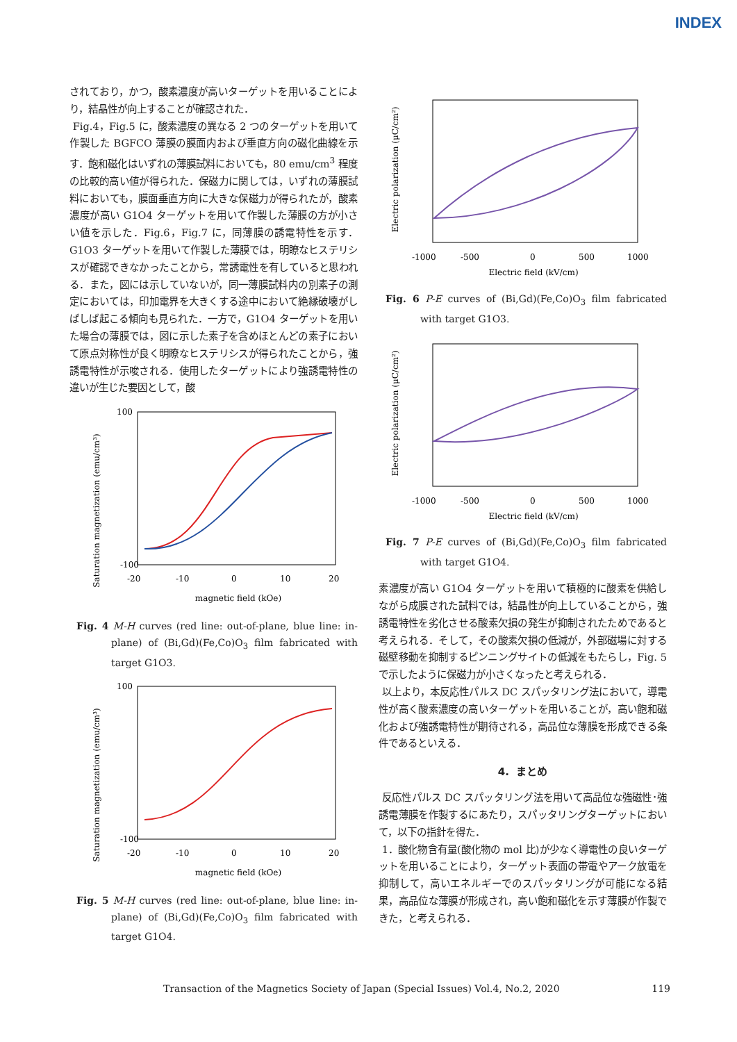INDEX
されており，かつ，酸素濃度が高いターゲットを用いることにより，結晶性が向上することが確認された．
Fig.4，Fig.5 に，酸素濃度の異なる 2 つのターゲットを用いて作製した BGFCO 薄膜の膜面内および垂直方向の磁化曲線を示す．飽和磁化はいずれの薄膜試料においても，80 emu/cm<sup>3</sup> 程度の比較的高い値が得られた．保磁力に関しては，いずれの薄膜試料においても，膜面垂直方向に大きな保磁力が得られたが，酸素濃度が高い G1O4 ターゲットを用いて作製した薄膜の方が小さい値を示した．Fig.6，Fig.7 に，同薄膜の誘電特性を示す．G1O3 ターゲットを用いて作製した薄膜では，明瞭なヒステリシスが確認できなかったことから，常誘電性を有していると思われる．また，図には示していないが，同一薄膜試料内の別素子の測定においては，印加電界を大きくする途中において絶縁破壊がしばしば起こる傾向も見られた．一方で，G1O4 ターゲットを用いた場合の薄膜では，図に示した素子を含めほとんどの素子において原点対称性が良く明瞭なヒステリシスが得られたことから，強誘電特性が示唆される．使用したターゲットにより強誘電特性の違いが生じた要因として，酸
Saturation magnetization (emu/cm³)
100
-100
-20
-10
0
10
20
magnetic field (kOe)
Fig. 4 M-H curves (red line: out-of-plane, blue line: in-plane) of (Bi,Gd)(Fe,Co)O<sub>3</sub> film fabricated with target G1O3.
Saturation magnetization (emu/cm³)
100
-100
-20
-10
0
10
20
magnetic field (kOe)
Fig. 5 M-H curves (red line: out-of-plane, blue line: in-plane) of (Bi,Gd)(Fe,Co)O<sub>3</sub> film fabricated with target G1O4.
Electric polarization (μC/cm²)
-1000
-500
0
500
1000
Electric field (kV/cm)
Fig. 6 P-E curves of (Bi,Gd)(Fe,Co)O<sub>3</sub> film fabricated with target G1O3.
Electric polarization (μC/cm²)
-1000
-500
0
500
1000
Electric field (kV/cm)
Fig. 7 P-E curves of (Bi,Gd)(Fe,Co)O<sub>3</sub> film fabricated with target G1O4.
素濃度が高い G1O4 ターゲットを用いて積極的に酸素を供給しながら成膜された試料では，結晶性が向上していることから，強誘電特性を劣化させる酸素欠損の発生が抑制されたためであると考えられる．そして，その酸素欠損の低減が，外部磁場に対する磁壁移動を抑制するピンニングサイトの低減をもたらし，Fig. 5 で示したように保磁力が小さくなったと考えられる．
以上より，本反応性パルス DC スパッタリング法において，導電性が高く酸素濃度の高いターゲットを用いることが，高い飽和磁化および強誘電特性が期待される，高品位な薄膜を形成できる条件であるといえる．
4. まとめ
反応性パルス DC スパッタリング法を用いて高品位な強磁性･強誘電薄膜を作製するにあたり，スパッタリングターゲットにおいて，以下の指針を得た．
1．酸化物含有量(酸化物の mol 比)が少なく導電性の良いターゲットを用いることにより，ターゲット表面の帯電やアーク放電を抑制して，高いエネルギーでのスパッタリングが可能になる結果，高品位な薄膜が形成され，高い飽和磁化を示す薄膜が作製できた，と考えられる．
Transaction of the Magnetics Society of Japan (Special Issues) Vol.4, No.2, 2020 119